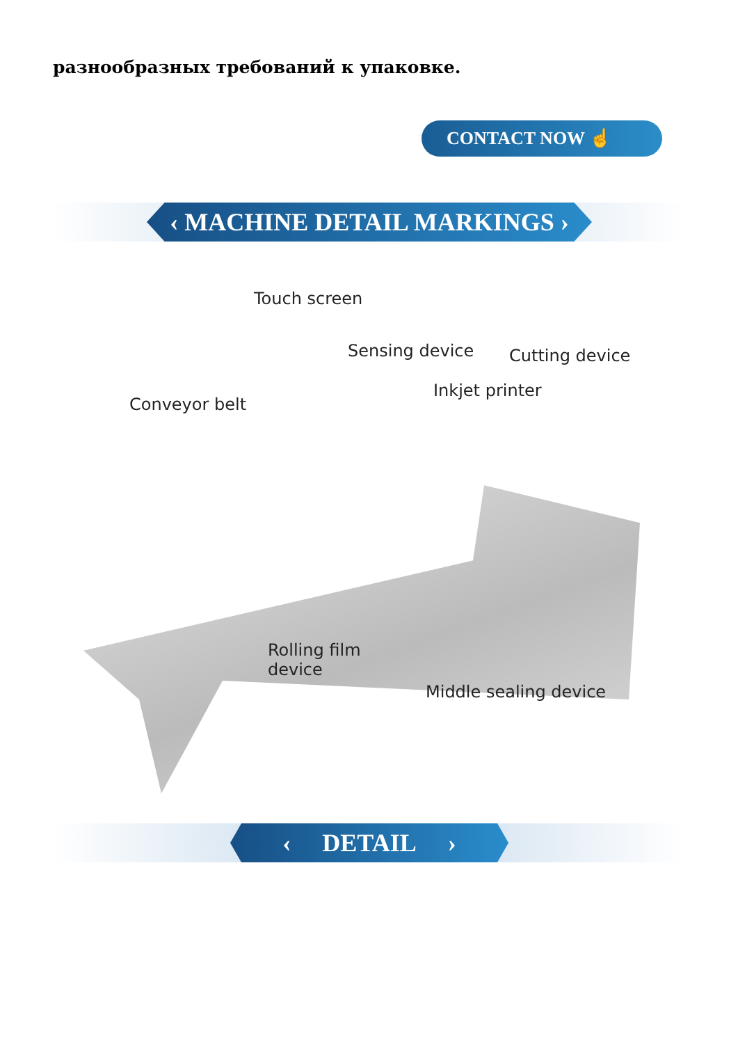разнообразных требований к упаковке.
CONTACT NOW ☝
‹ MACHINE DETAIL MARKINGS ›
Touch screen
Sensing device Cutting device
Inkjet printer
Conveyor belt
Rolling film
device
Middle sealing device
‹ DETAIL ›